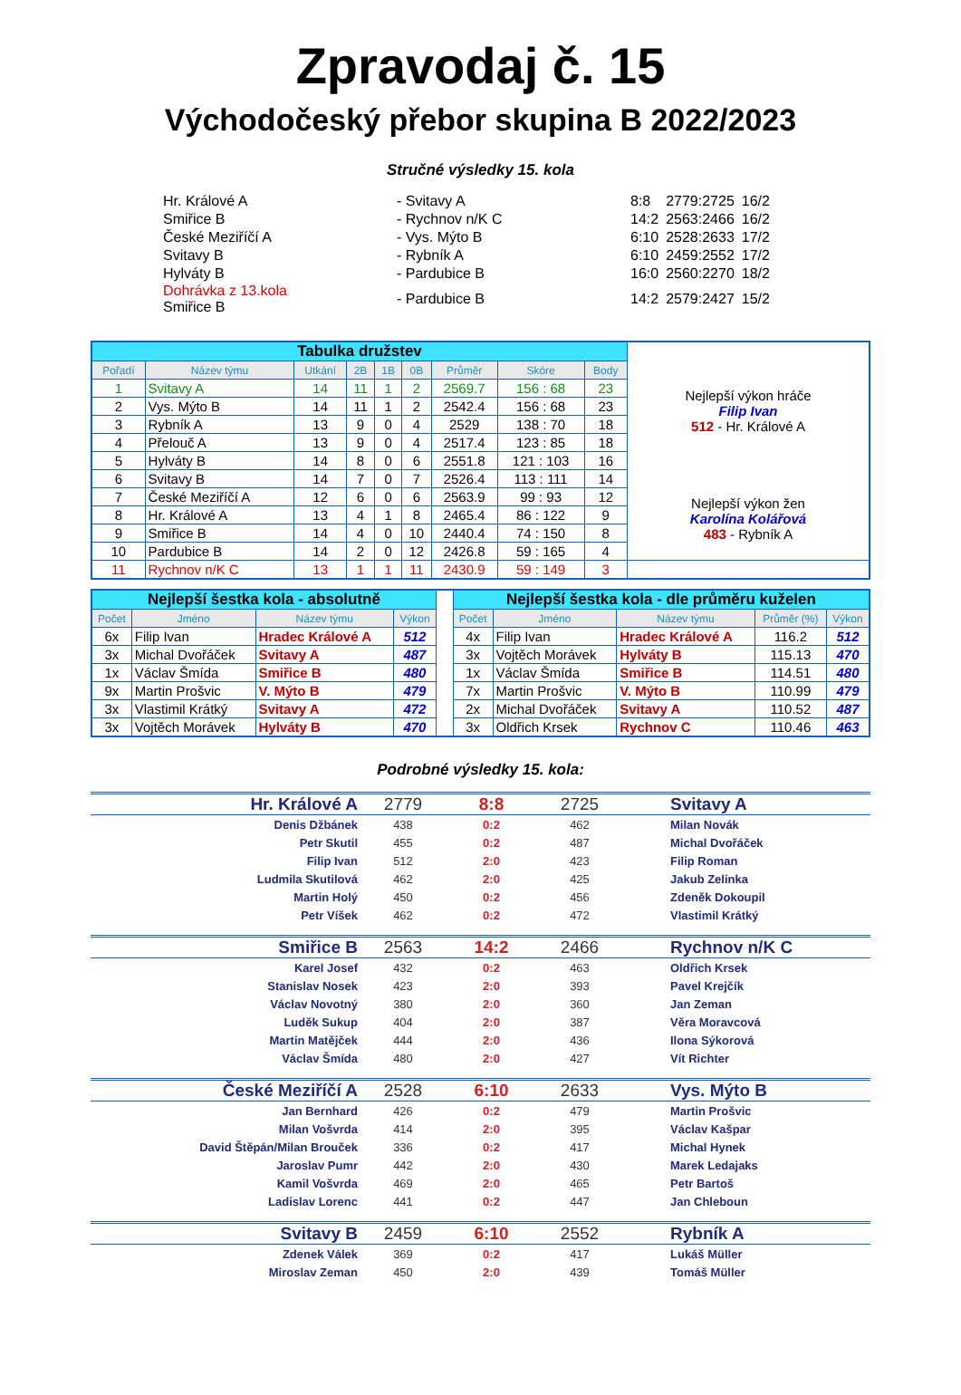Zpravodaj č. 15
Východočeský přebor skupina B 2022/2023
Stručné výsledky 15. kola
| Hr. Králové A | - Svitavy A | 8:8 | 2779:2725 | 16/2 |
| Smiřice B | - Rychnov n/K C | 14:2 | 2563:2466 | 16/2 |
| České Meziříčí A | - Vys. Mýto B | 6:10 | 2528:2633 | 17/2 |
| Svitavy B | - Rybník A | 6:10 | 2459:2552 | 17/2 |
| Hylváty B | - Pardubice B | 16:0 | 2560:2270 | 18/2 |
| Dohrávka z 13.kola Smiřice B | - Pardubice B | 14:2 | 2579:2427 | 15/2 |
| Tabulka družstev | | | | | | | | | Nejlepší výkon hráče Filip Ivan 512 - Hr. Králové A Nejlepší výkon žen Karolína Kolářová 483 - Rybník A |
| Pořadí | Název týmu | Utkání | 2B | 1B | 0B | Průměr | Skóre | Body | |
| 1 | Svitavy A | 14 | 11 | 1 | 2 | 2569.7 | 156 : 68 | 23 | |
| 2 | Vys. Mýto B | 14 | 11 | 1 | 2 | 2542.4 | 156 : 68 | 23 | |
| 3 | Rybník A | 13 | 9 | 0 | 4 | 2529 | 138 : 70 | 18 | |
| 4 | Přelouč A | 13 | 9 | 0 | 4 | 2517.4 | 123 : 85 | 18 | |
| 5 | Hylváty B | 14 | 8 | 0 | 6 | 2551.8 | 121 : 103 | 16 | |
| 6 | Svitavy B | 14 | 7 | 0 | 7 | 2526.4 | 113 : 111 | 14 | |
| 7 | České Meziříčí A | 12 | 6 | 0 | 6 | 2563.9 | 99 : 93 | 12 | |
| 8 | Hr. Králové A | 13 | 4 | 1 | 8 | 2465.4 | 86 : 122 | 9 | |
| 9 | Smiřice B | 14 | 4 | 0 | 10 | 2440.4 | 74 : 150 | 8 | |
| 10 | Pardubice B | 14 | 2 | 0 | 12 | 2426.8 | 59 : 165 | 4 | |
| 11 | Rychnov n/K C | 13 | 1 | 1 | 11 | 2430.9 | 59 : 149 | 3 | |
| Nejlepší šestka kola - absolutně | | | | | Nejlepší šestka kola - dle průměru kuželen | | | | |
| Počet | Jméno | Název týmu | Výkon | | Počet | Jméno | Název týmu | Průměr (%) | Výkon |
| 6x | Filip Ivan | Hradec Králové A | 512 | | 4x | Filip Ivan | Hradec Králové A | 116.2 | 512 |
| 3x | Michal Dvořáček | Svitavy A | 487 | | 3x | Vojtěch Morávek | Hylváty B | 115.13 | 470 |
| 1x | Václav Šmída | Smiřice B | 480 | | 1x | Václav Šmída | Smiřice B | 114.51 | 480 |
| 9x | Martin Prošvic | V. Mýto B | 479 | | 7x | Martin Prošvic | V. Mýto B | 110.99 | 479 |
| 3x | Vlastimil Krátký | Svitavy A | 472 | | 2x | Michal Dvořáček | Svitavy A | 110.52 | 487 |
| 3x | Vojtěch Morávek | Hylváty B | 470 | | 3x | Oldřich Krsek | Rychnov C | 110.46 | 463 |
Podrobné výsledky 15. kola:
| Hr. Králové A | 2779 | 8:8 | 2725 | Svitavy A |
| Denis Džbánek | 438 | 0:2 | 462 | Milan Novák |
| Petr Skutil | 455 | 0:2 | 487 | Michal Dvořáček |
| Filip Ivan | 512 | 2:0 | 423 | Filip Roman |
| Ludmila Skutilová | 462 | 2:0 | 425 | Jakub Zelinka |
| Martin Holý | 450 | 0:2 | 456 | Zdeněk Dokoupil |
| Petr Víšek | 462 | 0:2 | 472 | Vlastimil Krátký |
| Smiřice B | 2563 | 14:2 | 2466 | Rychnov n/K C |
| Karel Josef | 432 | 0:2 | 463 | Oldřich Krsek |
| Stanislav Nosek | 423 | 2:0 | 393 | Pavel Krejčík |
| Václav Novotný | 380 | 2:0 | 360 | Jan Zeman |
| Luděk Sukup | 404 | 2:0 | 387 | Věra Moravcová |
| Martin Matějček | 444 | 2:0 | 436 | Ilona Sýkorová |
| Václav Šmída | 480 | 2:0 | 427 | Vít Richter |
| České Meziříčí A | 2528 | 6:10 | 2633 | Vys. Mýto B |
| Jan Bernhard | 426 | 0:2 | 479 | Martin Prošvic |
| Milan Vošvrda | 414 | 2:0 | 395 | Václav Kašpar |
| David Štěpán/Milan Brouček | 336 | 0:2 | 417 | Michal Hynek |
| Jaroslav Pumr | 442 | 2:0 | 430 | Marek Ledajaks |
| Kamil Vošvrda | 469 | 2:0 | 465 | Petr Bartoš |
| Ladislav Lorenc | 441 | 0:2 | 447 | Jan Chleboun |
| Svitavy B | 2459 | 6:10 | 2552 | Rybník A |
| Zdenek Válek | 369 | 0:2 | 417 | Lukáš Müller |
| Miroslav Zeman | 450 | 2:0 | 439 | Tomáš Müller |